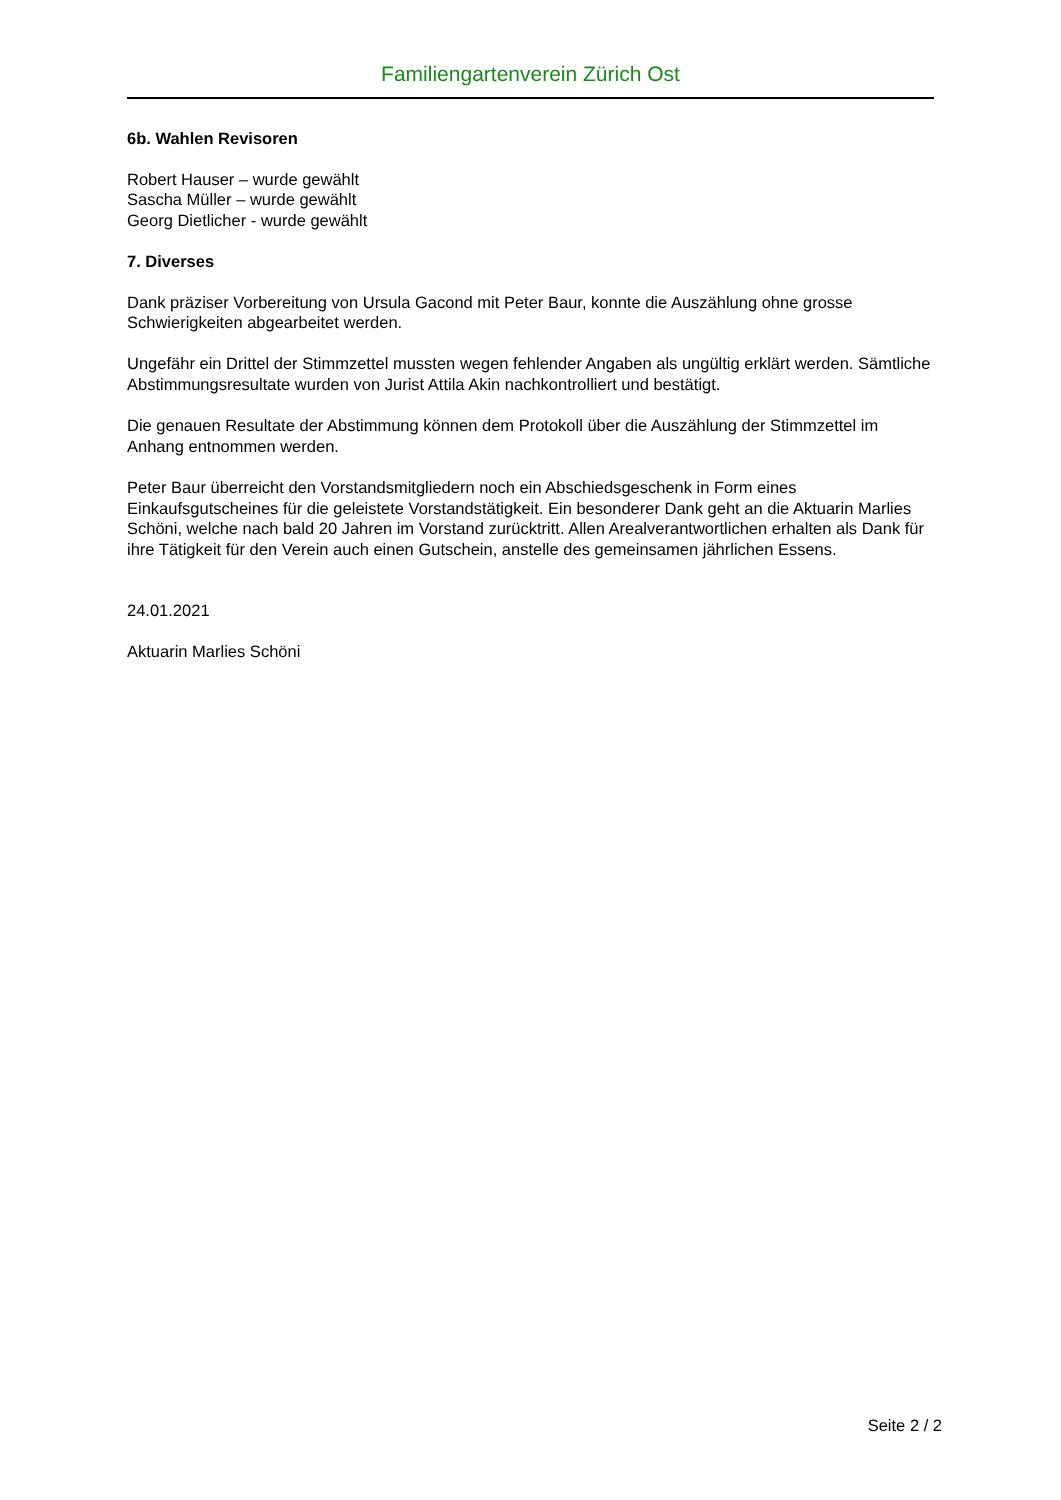Familiengartenverein Zürich Ost
6b. Wahlen Revisoren
Robert Hauser – wurde gewählt
Sascha Müller – wurde gewählt
Georg Dietlicher - wurde gewählt
7. Diverses
Dank präziser Vorbereitung von Ursula Gacond mit Peter Baur, konnte die Auszählung ohne grosse Schwierigkeiten abgearbeitet werden.
Ungefähr ein Drittel der Stimmzettel mussten wegen fehlender Angaben als ungültig erklärt werden. Sämtliche Abstimmungsresultate wurden von Jurist Attila Akin nachkontrolliert und bestätigt.
Die genauen Resultate der Abstimmung können dem Protokoll über die Auszählung der Stimmzettel im Anhang entnommen werden.
Peter Baur überreicht den Vorstandsmitgliedern noch ein Abschiedsgeschenk in Form eines Einkaufsgutscheines für die geleistete Vorstandstätigkeit. Ein besonderer Dank geht an die Aktuarin Marlies Schöni, welche nach bald 20 Jahren im Vorstand zurücktritt. Allen Arealverantwortlichen erhalten als Dank für ihre Tätigkeit für den Verein auch einen Gutschein, anstelle des gemeinsamen jährlichen Essens.
24.01.2021
Aktuarin Marlies Schöni
Seite 2 / 2